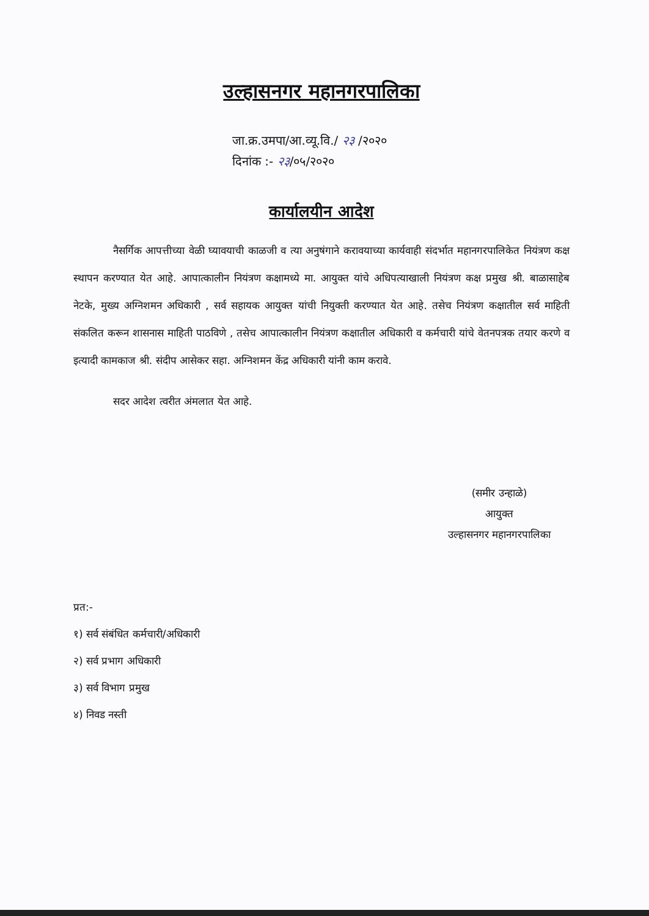उल्हासनगर महानगरपालिका
जा.क्र.उमपा/आ.व्यू.वि./ २३ /२०२०
दिनांक :- २३/०५/२०२०
कार्यालयीन आदेश
नैसर्गिक आपत्तीच्या वेळी घ्यावयाची काळजी व त्या अनुषंगाने करावयाच्या कार्यवाही संदर्भात महानगरपालिकेत नियंत्रण कक्ष स्थापन करण्यात येत आहे. आपात्कालीन नियंत्रण कक्षामध्ये मा. आयुक्त यांचे अधिपत्याखाली नियंत्रण कक्ष प्रमुख श्री. बाळासाहेब नेटके, मुख्य अग्निशमन अधिकारी , सर्व सहायक आयुक्त यांची नियुक्ती करण्यात येत आहे. तसेच नियंत्रण कक्षातील सर्व माहिती संकलित करून शासनास माहिती पाठविणे , तसेच आपात्कालीन नियंत्रण कक्षातील अधिकारी व कर्मचारी यांचे वेतनपत्रक तयार करणे व इत्यादी कामकाज श्री. संदीप आसेकर सहा. अग्निशमन केंद्र अधिकारी यांनी काम करावे.
सदर आदेश त्वरीत अंमलात येत आहे.
(समीर उन्हाळे)
आयुक्त
उल्हासनगर महानगरपालिका
प्रत:-
१) सर्व संबंधित कर्मचारी/अधिकारी
२) सर्व प्रभाग अधिकारी
३) सर्व विभाग प्रमुख
४) निवड नस्ती